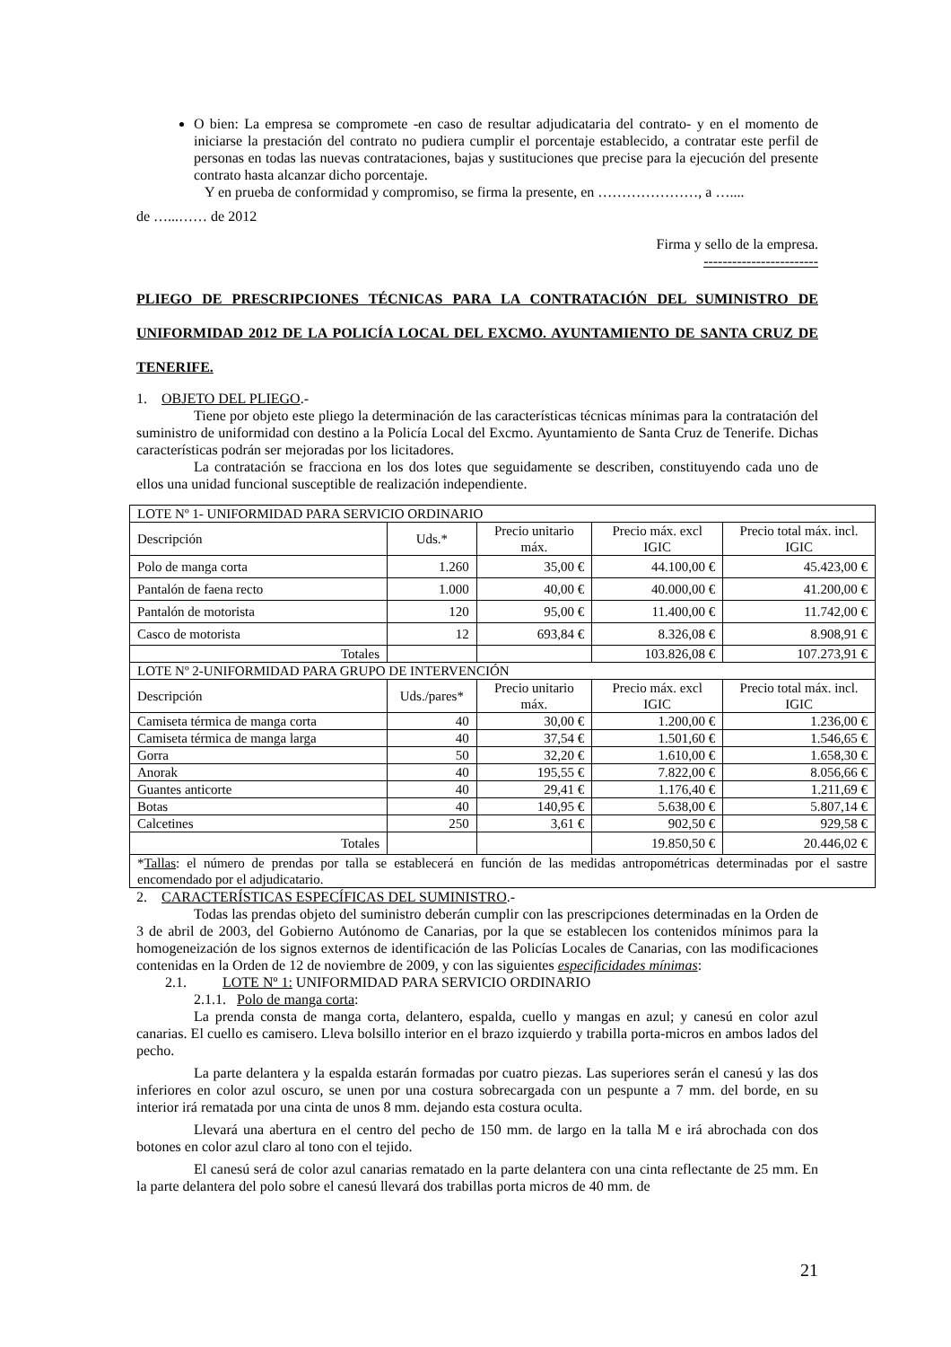O bien: La empresa se compromete -en caso de resultar adjudicataria del contrato- y en el momento de iniciarse la prestación del contrato no pudiera cumplir el porcentaje establecido, a contratar este perfil de personas en todas las nuevas contrataciones, bajas y sustituciones que precise para la ejecución del presente contrato hasta alcanzar dicho porcentaje.
Y en prueba de conformidad y compromiso, se firma la presente, en …………………, a …....
de …...…… de 2012
Firma y sello de la empresa.
------------------------
PLIEGO DE PRESCRIPCIONES TÉCNICAS PARA LA CONTRATACIÓN DEL SUMINISTRO DE UNIFORMIDAD 2012 DE LA POLICÍA LOCAL DEL EXCMO. AYUNTAMIENTO DE SANTA CRUZ DE TENERIFE.
1. OBJETO DEL PLIEGO.-
Tiene por objeto este pliego la determinación de las características técnicas mínimas para la contratación del suministro de uniformidad con destino a la Policía Local del Excmo. Ayuntamiento de Santa Cruz de Tenerife. Dichas características podrán ser mejoradas por los licitadores.
La contratación se fracciona en los dos lotes que seguidamente se describen, constituyendo cada uno de ellos una unidad funcional susceptible de realización independiente.
| LOTE Nº 1- UNIFORMIDAD PARA SERVICIO ORDINARIO | | | | |
| Descripción | Uds.* | Precio unitario máx. | Precio máx. excl IGIC | Precio total máx. incl. IGIC |
| Polo de manga corta | 1.260 | 35,00 € | 44.100,00 € | 45.423,00 € |
| Pantalón de faena recto | 1.000 | 40,00 € | 40.000,00 € | 41.200,00 € |
| Pantalón de motorista | 120 | 95,00 € | 11.400,00 € | 11.742,00 € |
| Casco de motorista | 12 | 693,84 € | 8.326,08 € | 8.908,91 € |
| Totales | | | 103.826,08 € | 107.273,91 € |
| LOTE Nº 2-UNIFORMIDAD PARA GRUPO DE INTERVENCIÓN | | | | |
| Descripción | Uds./pares* | Precio unitario máx. | Precio máx. excl IGIC | Precio total máx. incl. IGIC |
| Camiseta térmica de manga corta | 40 | 30,00 € | 1.200,00 € | 1.236,00 € |
| Camiseta térmica de manga larga | 40 | 37,54 € | 1.501,60 € | 1.546,65 € |
| Gorra | 50 | 32,20 € | 1.610,00 € | 1.658,30 € |
| Anorak | 40 | 195,55 € | 7.822,00 € | 8.056,66 € |
| Guantes anticorte | 40 | 29,41 € | 1.176,40 € | 1.211,69 € |
| Botas | 40 | 140,95 € | 5.638,00 € | 5.807,14 € |
| Calcetines | 250 | 3,61 € | 902,50 € | 929,58 € |
| Totales | | | 19.850,50 € | 20.446,02 € |
| * Tallas : el número de prendas por talla se establecerá en función de las medidas antropométricas determinadas por el sastre encomendado por el adjudicatario. | | | | |
2. CARACTERÍSTICAS ESPECÍFICAS DEL SUMINISTRO.-
Todas las prendas objeto del suministro deberán cumplir con las prescripciones determinadas en la Orden de 3 de abril de 2003, del Gobierno Autónomo de Canarias, por la que se establecen los contenidos mínimos para la homogeneización de los signos externos de identificación de las Policías Locales de Canarias, con las modificaciones contenidas en la Orden de 12 de noviembre de 2009, y con las siguientes especificidades mínimas:
2.1. LOTE Nº 1: UNIFORMIDAD PARA SERVICIO ORDINARIO
2.1.1. Polo de manga corta:
La prenda consta de manga corta, delantero, espalda, cuello y mangas en azul; y canesú en color azul canarias. El cuello es camisero. Lleva bolsillo interior en el brazo izquierdo y trabilla porta-micros en ambos lados del pecho.
La parte delantera y la espalda estarán formadas por cuatro piezas. Las superiores serán el canesú y las dos inferiores en color azul oscuro, se unen por una costura sobrecargada con un pespunte a 7 mm. del borde, en su interior irá rematada por una cinta de unos 8 mm. dejando esta costura oculta.
Llevará una abertura en el centro del pecho de 150 mm. de largo en la talla M e irá abrochada con dos botones en color azul claro al tono con el tejido.
El canesú será de color azul canarias rematado en la parte delantera con una cinta reflectante de 25 mm. En la parte delantera del polo sobre el canesú llevará dos trabillas porta micros de 40 mm. de
21